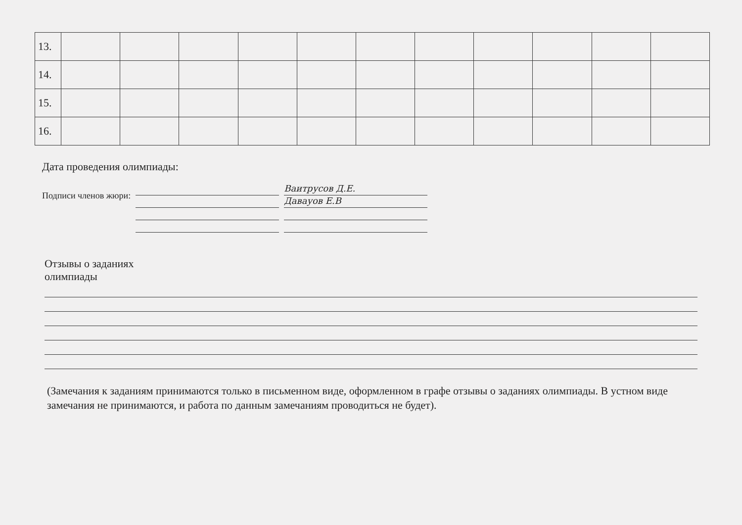| 13. | | | | | | | | | | | |
| 14. | | | | | | | | | | | |
| 15. | | | | | | | | | | | |
| 16. | | | | | | | | | | | |
Дата проведения олимпиады:
Подписи членов жюри:
Ваитрусов Д.Е.
Давауов Е.В
Отзывы о заданиях
олимпиады
(Замечания к заданиям принимаются только в письменном виде, оформленном в графе отзывы о заданиях олимпиады. В устном виде замечания не принимаются, и работа по данным замечаниям проводиться не будет).